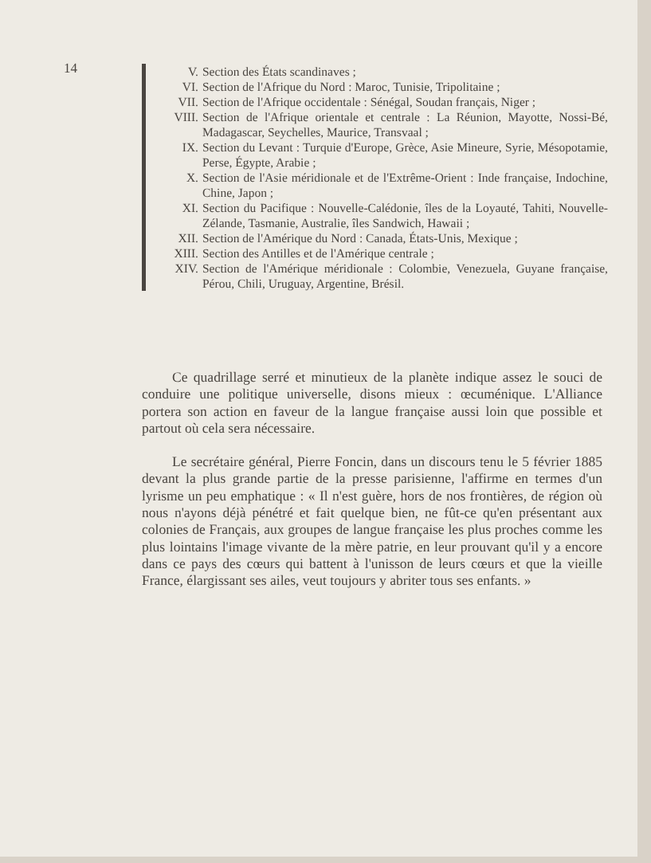14
V. Section des États scandinaves ;
VI. Section de l'Afrique du Nord : Maroc, Tunisie, Tripolitaine ;
VII. Section de l'Afrique occidentale : Sénégal, Soudan français, Niger ;
VIII. Section de l'Afrique orientale et centrale : La Réunion, Mayotte, Nossi-Bé, Madagascar, Seychelles, Maurice, Transvaal ;
IX. Section du Levant : Turquie d'Europe, Grèce, Asie Mineure, Syrie, Mésopotamie, Perse, Égypte, Arabie ;
X. Section de l'Asie méridionale et de l'Extrême-Orient : Inde française, Indochine, Chine, Japon ;
XI. Section du Pacifique : Nouvelle-Calédonie, îles de la Loyauté, Tahiti, Nouvelle-Zélande, Tasmanie, Australie, îles Sandwich, Hawaii ;
XII. Section de l'Amérique du Nord : Canada, États-Unis, Mexique ;
XIII. Section des Antilles et de l'Amérique centrale ;
XIV. Section de l'Amérique méridionale : Colombie, Venezuela, Guyane française, Pérou, Chili, Uruguay, Argentine, Brésil.
Ce quadrillage serré et minutieux de la planète indique assez le souci de conduire une politique universelle, disons mieux : œcuménique. L'Alliance portera son action en faveur de la langue française aussi loin que possible et partout où cela sera nécessaire.
Le secrétaire général, Pierre Foncin, dans un discours tenu le 5 février 1885 devant la plus grande partie de la presse parisienne, l'affirme en termes d'un lyrisme un peu emphatique : « Il n'est guère, hors de nos frontières, de région où nous n'ayons déjà pénétré et fait quelque bien, ne fût-ce qu'en présentant aux colonies de Français, aux groupes de langue française les plus proches comme les plus lointains l'image vivante de la mère patrie, en leur prouvant qu'il y a encore dans ce pays des cœurs qui battent à l'unisson de leurs cœurs et que la vieille France, élargissant ses ailes, veut toujours y abriter tous ses enfants. »